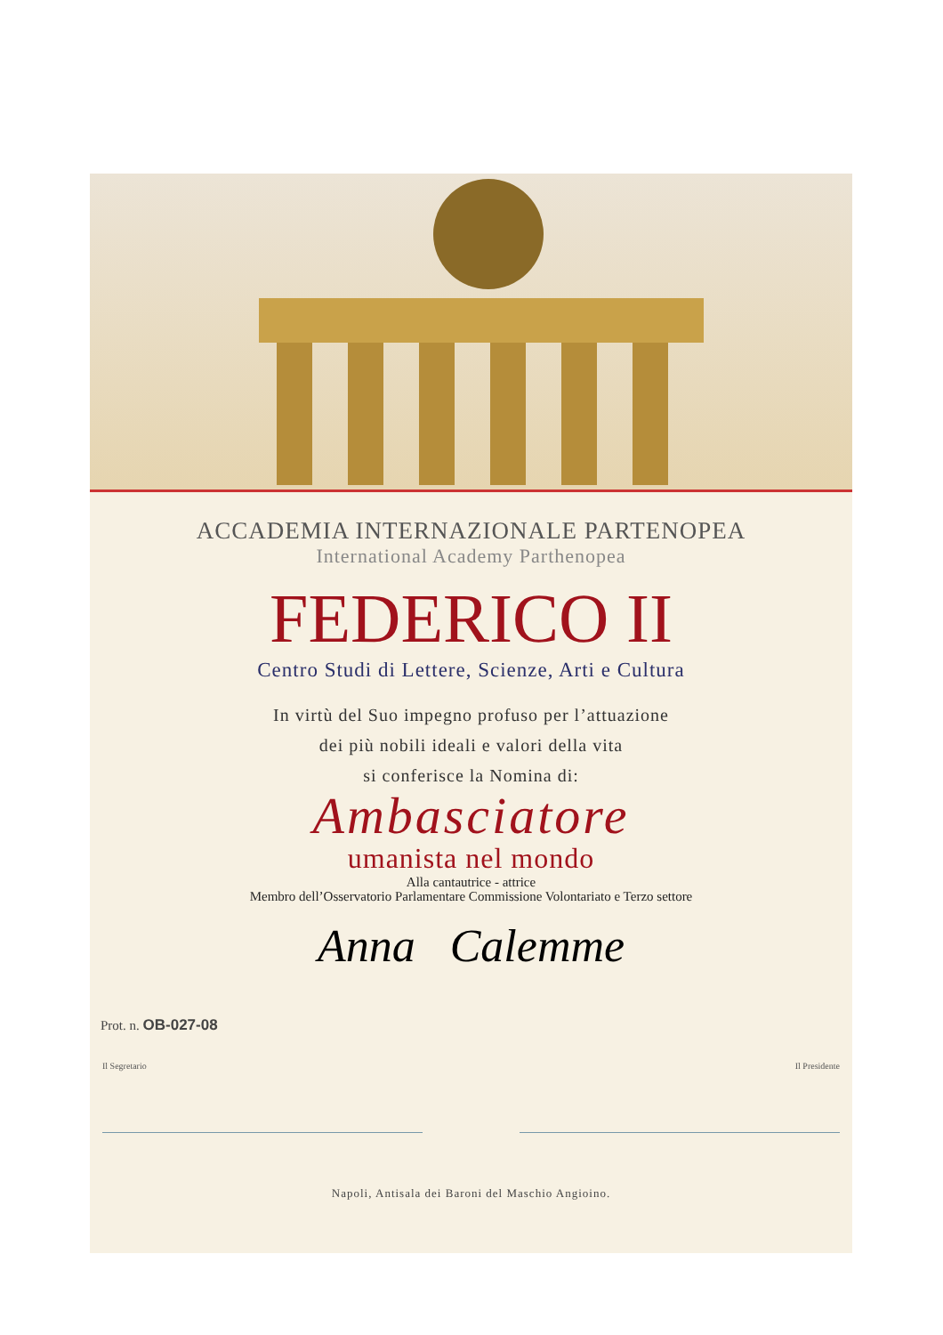ACCADEMIA INTERNAZIONALE PARTENOPEA
International Academy Parthenopea
FEDERICO II
Centro Studi di Lettere, Scienze, Arti e Cultura
In virtù del Suo impegno profuso per l’attuazione
dei più nobili ideali e valori della vita
si conferisce la Nomina di:
Ambasciatore
umanista nel mondo
Alla cantautrice - attrice
Membro dell’Osservatorio Parlamentare Commissione Volontariato e Terzo settore
Anna Calemme
Prot. n. OB-027-08
Il Segretario Il Presidente
Napoli, Antisala dei Baroni del Maschio Angioino.